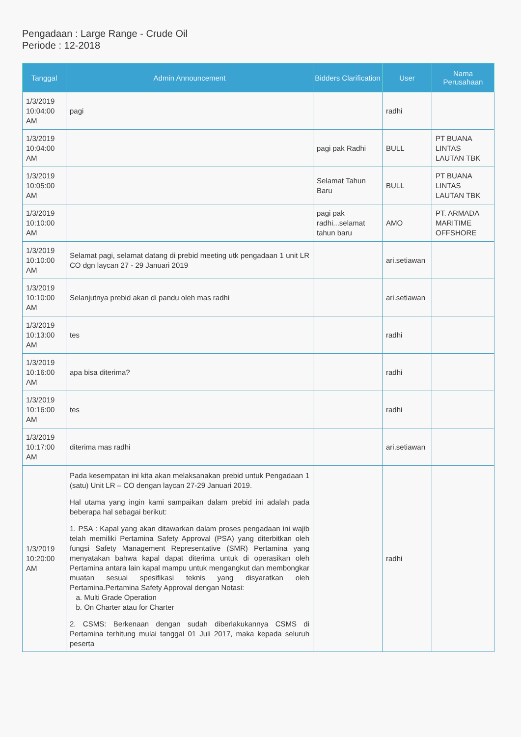Pengadaan : Large Range - Crude Oil
Periode : 12-2018
| Tanggal | Admin Announcement | Bidders Clarification | User | Nama Perusahaan |
| --- | --- | --- | --- | --- |
| 1/3/2019 10:04:00 AM | pagi | | radhi | |
| 1/3/2019 10:04:00 AM | | pagi pak Radhi | BULL | PT BUANA LINTAS LAUTAN TBK |
| 1/3/2019 10:05:00 AM | | Selamat Tahun Baru | BULL | PT BUANA LINTAS LAUTAN TBK |
| 1/3/2019 10:10:00 AM | | pagi pak radhi...selamat tahun baru | AMO | PT. ARMADA MARITIME OFFSHORE |
| 1/3/2019 10:10:00 AM | Selamat pagi, selamat datang di prebid meeting utk pengadaan 1 unit LR CO dgn laycan 27 - 29 Januari 2019 | | ari.setiawan | |
| 1/3/2019 10:10:00 AM | Selanjutnya prebid akan di pandu oleh mas radhi | | ari.setiawan | |
| 1/3/2019 10:13:00 AM | tes | | radhi | |
| 1/3/2019 10:16:00 AM | apa bisa diterima? | | radhi | |
| 1/3/2019 10:16:00 AM | tes | | radhi | |
| 1/3/2019 10:17:00 AM | diterima mas radhi | | ari.setiawan | |
| 1/3/2019 10:20:00 AM | Pada kesempatan ini kita akan melaksanakan prebid untuk Pengadaan 1 (satu) Unit LR – CO dengan laycan 27-29 Januari 2019. Hal utama yang ingin kami sampaikan dalam prebid ini adalah pada beberapa hal sebagai berikut: 1. PSA : Kapal yang akan ditawarkan dalam proses pengadaan ini wajib telah memiliki Pertamina Safety Approval (PSA) yang diterbitkan oleh fungsi Safety Management Representative (SMR) Pertamina yang menyatakan bahwa kapal dapat diterima untuk di operasikan oleh Pertamina antara lain kapal mampu untuk mengangkut dan membongkar muatan sesuai spesifikasi teknis yang disyaratkan oleh Pertamina.Pertamina Safety Approval dengan Notasi: a. Multi Grade Operation b. On Charter atau for Charter 2. CSMS: Berkenaan dengan sudah diberlakukannya CSMS di Pertamina terhitung mulai tanggal 01 Juli 2017, maka kepada seluruh peserta | | radhi | |